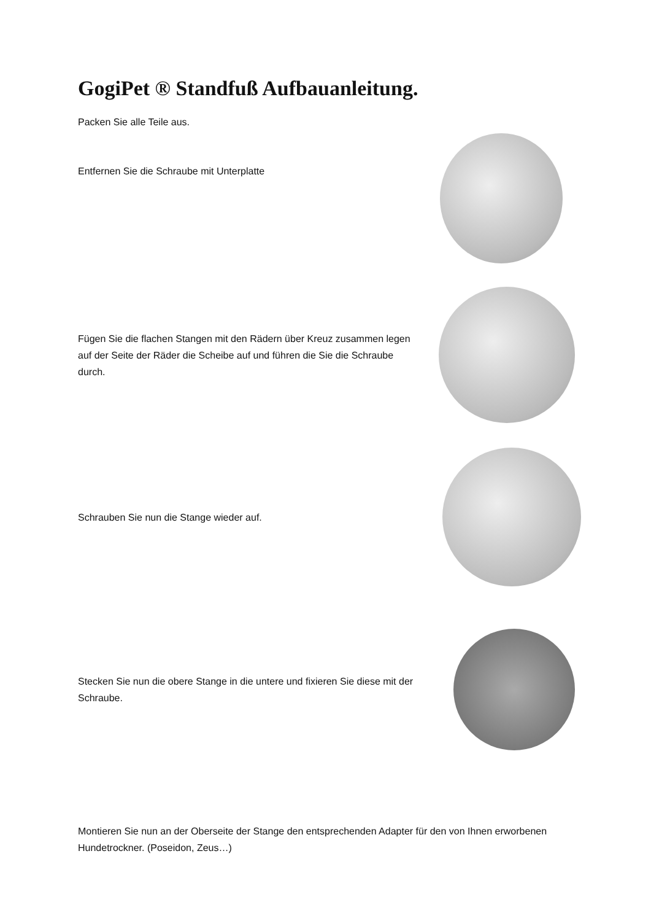GogiPet ® Standfuß Aufbauanleitung.
Packen Sie alle Teile aus.
Entfernen Sie die Schraube mit Unterplatte
Fügen Sie die flachen Stangen mit den Rädern über Kreuz zusammen legen auf der Seite der Räder die Scheibe auf und führen die Sie die Schraube durch.
Schrauben Sie nun die Stange wieder auf.
Stecken Sie nun die obere Stange in die untere und fixieren Sie diese mit der Schraube.
Montieren Sie nun an der Oberseite der Stange den entsprechenden Adapter für den von Ihnen erworbenen Hundetrockner. (Poseidon, Zeus…)